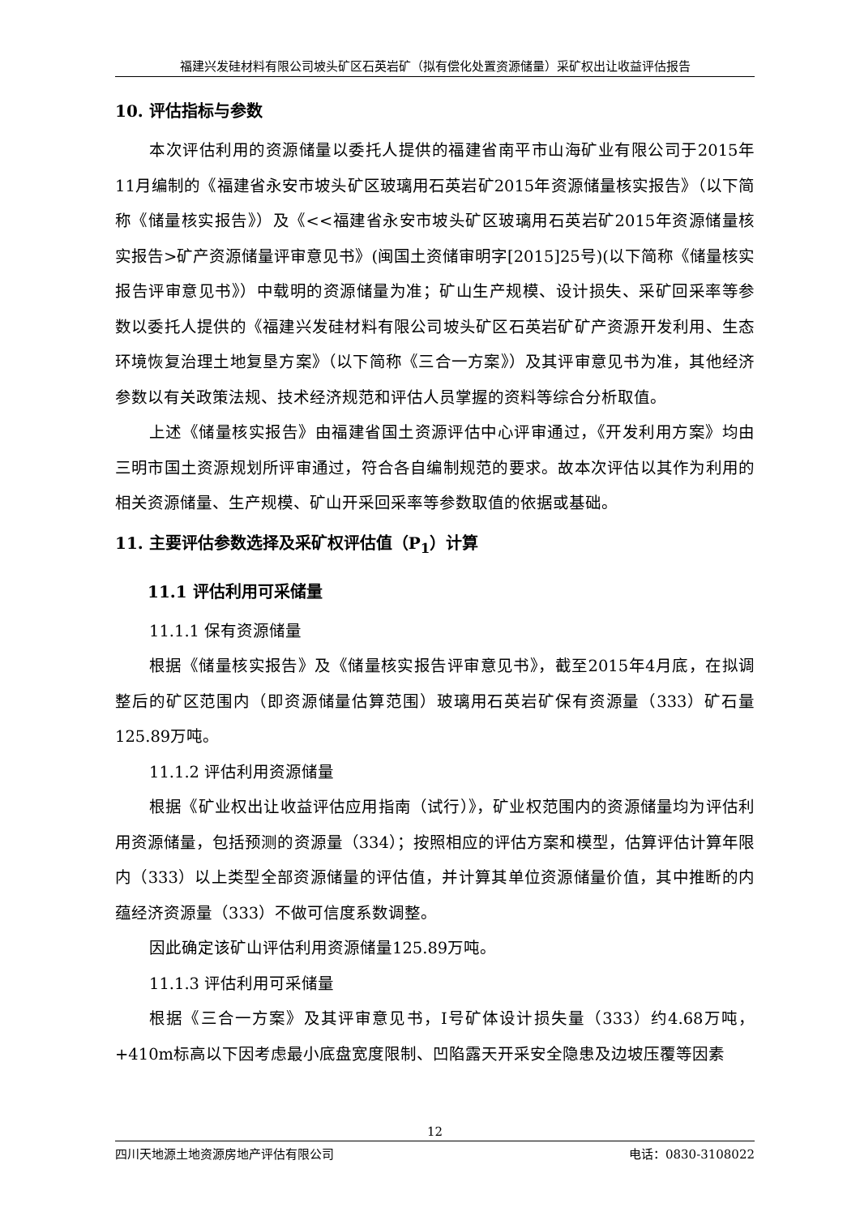福建兴发硅材料有限公司坡头矿区石英岩矿（拟有偿化处置资源储量）采矿权出让收益评估报告
10. 评估指标与参数
本次评估利用的资源储量以委托人提供的福建省南平市山海矿业有限公司于2015年11月编制的《福建省永安市坡头矿区玻璃用石英岩矿2015年资源储量核实报告》（以下简称《储量核实报告》）及《<<福建省永安市坡头矿区玻璃用石英岩矿2015年资源储量核实报告>矿产资源储量评审意见书》(闽国土资储审明字[2015]25号)(以下简称《储量核实报告评审意见书》）中载明的资源储量为准；矿山生产规模、设计损失、采矿回采率等参数以委托人提供的《福建兴发硅材料有限公司坡头矿区石英岩矿矿产资源开发利用、生态环境恢复治理土地复垦方案》（以下简称《三合一方案》）及其评审意见书为准，其他经济参数以有关政策法规、技术经济规范和评估人员掌握的资料等综合分析取值。
上述《储量核实报告》由福建省国土资源评估中心评审通过，《开发利用方案》均由三明市国土资源规划所评审通过，符合各自编制规范的要求。故本次评估以其作为利用的相关资源储量、生产规模、矿山开采回采率等参数取值的依据或基础。
11. 主要评估参数选择及采矿权评估值（P<sub>1</sub>）计算
11.1 评估利用可采储量
11.1.1 保有资源储量
根据《储量核实报告》及《储量核实报告评审意见书》，截至2015年4月底，在拟调整后的矿区范围内（即资源储量估算范围）玻璃用石英岩矿保有资源量（333）矿石量125.89万吨。
11.1.2 评估利用资源储量
根据《矿业权出让收益评估应用指南（试行）》，矿业权范围内的资源储量均为评估利用资源储量，包括预测的资源量（334）；按照相应的评估方案和模型，估算评估计算年限内（333）以上类型全部资源储量的评估值，并计算其单位资源储量价值，其中推断的内蕴经济资源量（333）不做可信度系数调整。
因此确定该矿山评估利用资源储量125.89万吨。
11.1.3 评估利用可采储量
根据《三合一方案》及其评审意见书，Ⅰ号矿体设计损失量（333）约4.68万吨，+410m标高以下因考虑最小底盘宽度限制、凹陷露天开采安全隐患及边坡压覆等因素
12
四川天地源土地资源房地产评估有限公司 电话：0830-3108022